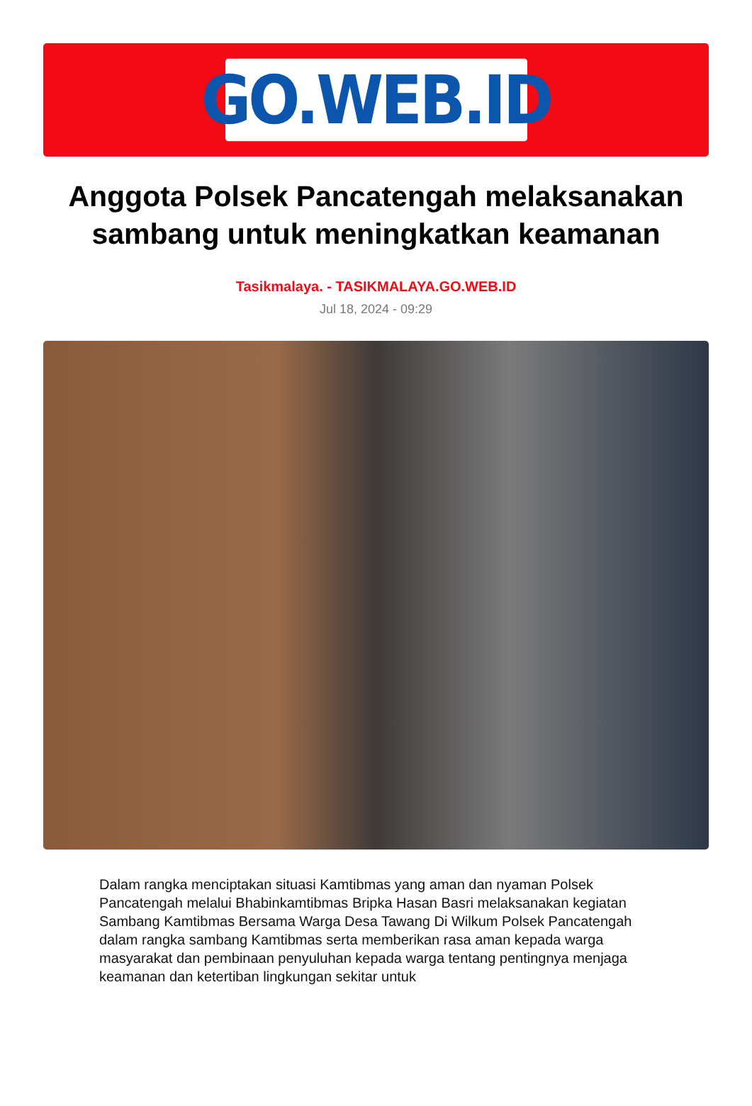GO.WEB.ID
Anggota Polsek Pancatengah melaksanakan sambang untuk meningkatkan keamanan
Tasikmalaya. - TASIKMALAYA.GO.WEB.ID
Jul 18, 2024 - 09:29
Dalam rangka menciptakan situasi Kamtibmas yang aman dan nyaman Polsek Pancatengah melalui Bhabinkamtibmas Bripka Hasan Basri melaksanakan kegiatan Sambang Kamtibmas Bersama Warga Desa Tawang Di Wilkum Polsek Pancatengah dalam rangka sambang Kamtibmas serta memberikan rasa aman kepada warga masyarakat dan pembinaan penyuluhan kepada warga tentang pentingnya menjaga keamanan dan ketertiban lingkungan sekitar untuk